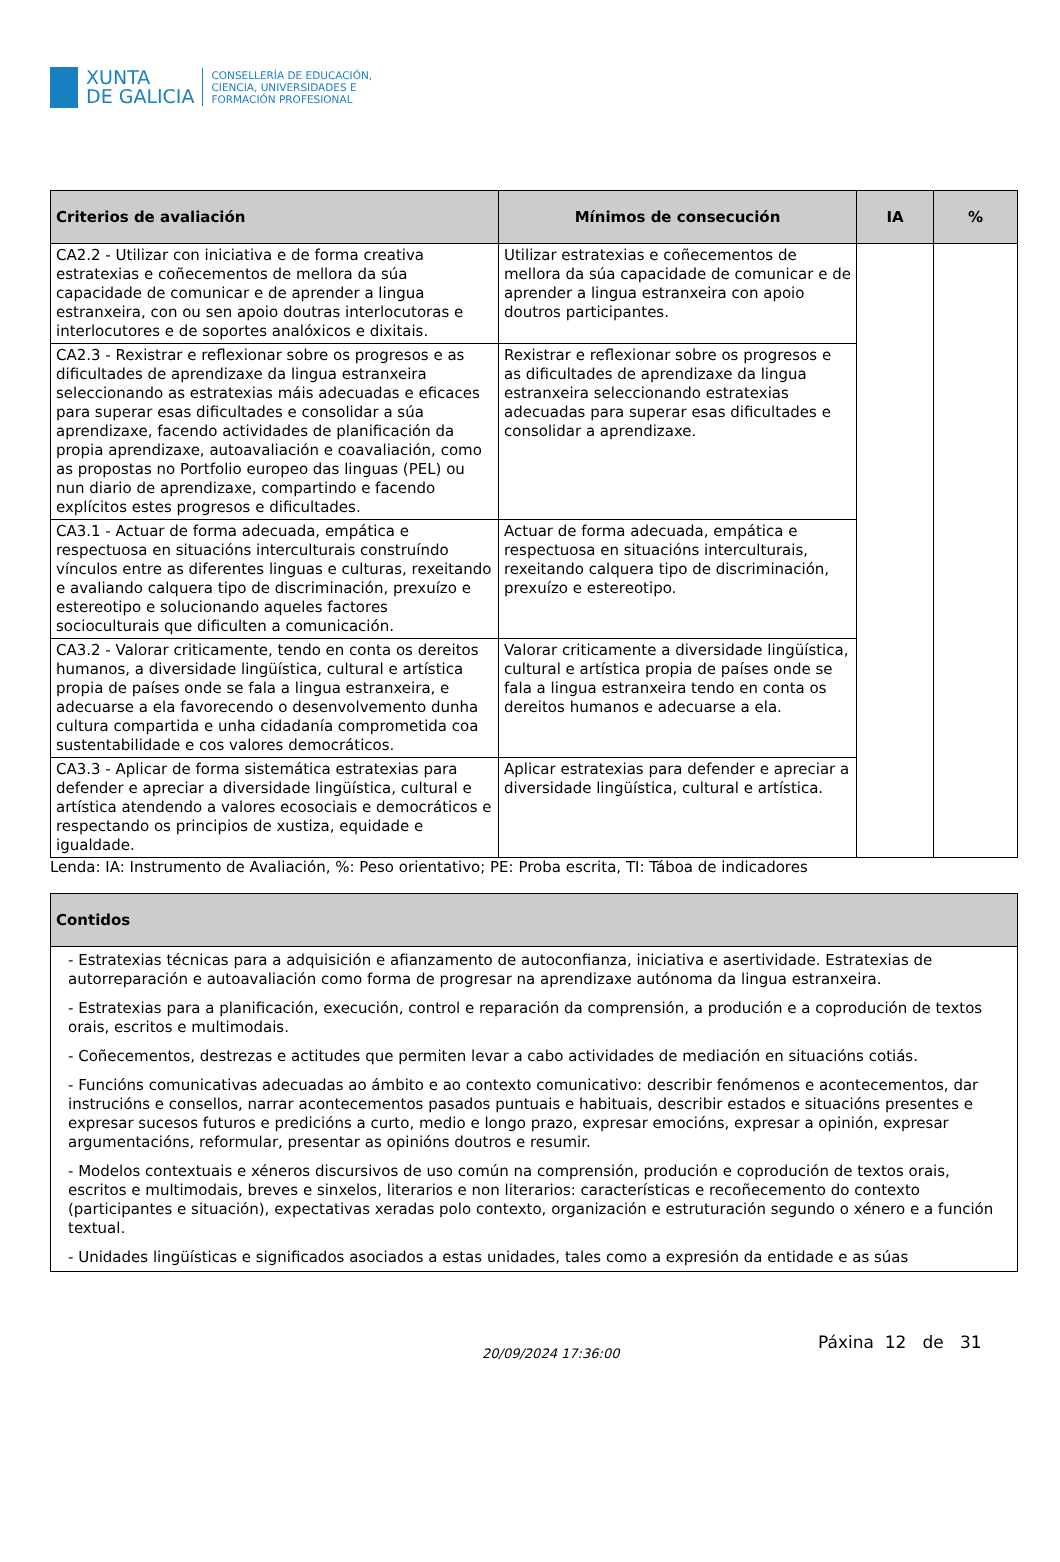XUNTA
DE GALICIA
CONSELLERÍA DE EDUCACIÓN,
CIENCIA, UNIVERSIDADES E
FORMACIÓN PROFESIONAL
| Criterios de avaliación | Mínimos de consecución | IA | % |
| --- | --- | --- | --- |
| CA2.2 - Utilizar con iniciativa e de forma creativa estratexias e coñecementos de mellora da súa capacidade de comunicar e de aprender a lingua estranxeira, con ou sen apoio doutras interlocutoras e interlocutores e de soportes analóxicos e dixitais. | Utilizar estratexias e coñecementos de mellora da súa capacidade de comunicar e de aprender a lingua estranxeira con apoio doutros participantes. | | |
| CA2.3 - Rexistrar e reflexionar sobre os progresos e as dificultades de aprendizaxe da lingua estranxeira seleccionando as estratexias máis adecuadas e eficaces para superar esas dificultades e consolidar a súa aprendizaxe, facendo actividades de planificación da propia aprendizaxe, autoavaliación e coavaliación, como as propostas no Portfolio europeo das linguas (PEL) ou nun diario de aprendizaxe, compartindo e facendo explícitos estes progresos e dificultades. | Rexistrar e reflexionar sobre os progresos e as dificultades de aprendizaxe da lingua estranxeira seleccionando estratexias adecuadas para superar esas dificultades e consolidar a aprendizaxe. | | |
| CA3.1 - Actuar de forma adecuada, empática e respectuosa en situacións interculturais construíndo vínculos entre as diferentes linguas e culturas, rexeitando e avaliando calquera tipo de discriminación, prexuízo e estereotipo e solucionando aqueles factores socioculturais que dificulten a comunicación. | Actuar de forma adecuada, empática e respectuosa en situacións interculturais, rexeitando calquera tipo de discriminación, prexuízo e estereotipo. | | |
| CA3.2 - Valorar criticamente, tendo en conta os dereitos humanos, a diversidade lingüística, cultural e artística propia de países onde se fala a lingua estranxeira, e adecuarse a ela favorecendo o desenvolvemento dunha cultura compartida e unha cidadanía comprometida coa sustentabilidade e cos valores democráticos. | Valorar criticamente a diversidade lingüística, cultural e artística propia de países onde se fala a lingua estranxeira tendo en conta os dereitos humanos e adecuarse a ela. | | |
| CA3.3 - Aplicar de forma sistemática estratexias para defender e apreciar a diversidade lingüística, cultural e artística atendendo a valores ecosociais e democráticos e respectando os principios de xustiza, equidade e igualdade. | Aplicar estratexias para defender e apreciar a diversidade lingüística, cultural e artística. | | |
Lenda: IA: Instrumento de Avaliación, %: Peso orientativo; PE: Proba escrita, TI: Táboa de indicadores
| Contidos |
| --- |
| - Estratexias técnicas para a adquisición e afianzamento de autoconfianza, iniciativa e asertividade. Estratexias de autorreparación e autoavaliación como forma de progresar na aprendizaxe autónoma da lingua estranxeira. - Estratexias para a planificación, execución, control e reparación da comprensión, a produción e a coprodución de textos orais, escritos e multimodais. - Coñecementos, destrezas e actitudes que permiten levar a cabo actividades de mediación en situacións cotiás. - Funcións comunicativas adecuadas ao ámbito e ao contexto comunicativo: describir fenómenos e acontecementos, dar instrucións e consellos, narrar acontecementos pasados puntuais e habituais, describir estados e situacións presentes e expresar sucesos futuros e predicións a curto, medio e longo prazo, expresar emocións, expresar a opinión, expresar argumentacións, reformular, presentar as opinións doutros e resumir. - Modelos contextuais e xéneros discursivos de uso común na comprensión, produción e coprodución de textos orais, escritos e multimodais, breves e sinxelos, literarios e non literarios: características e recoñecemento do contexto (participantes e situación), expectativas xeradas polo contexto, organización e estruturación segundo o xénero e a función textual. - Unidades lingüísticas e significados asociados a estas unidades, tales como a expresión da entidade e as súas |
20/09/2024 17:36:00
Páxina 12 de 31